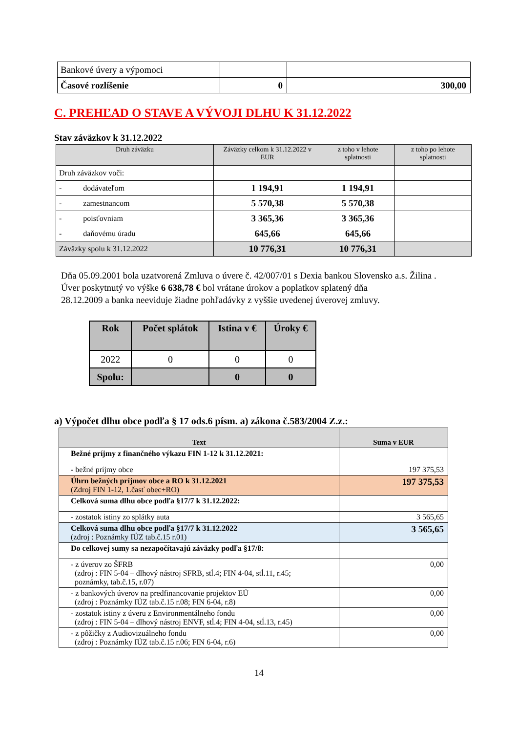| Bankové úvery a výpomoci | | |
| Časové rozlíšenie | 0 | 300,00 |
C. PREHĽAD O STAVE A VÝVOJI DLHU K 31.12.2022
Stav záväzkov k 31.12.2022
| Druh záväzku | Záväzky celkom k 31.12.2022 v EUR | z toho v lehote splatnosti | z toho po lehote splatnosti |
| --- | --- | --- | --- |
| Druh záväzkov voči: | | | |
| - dodávateľom | 1 194,91 | 1 194,91 | |
| - zamestnancom | 5 570,38 | 5 570,38 | |
| - poisťovniam | 3 365,36 | 3 365,36 | |
| - daňovému úradu | 645,66 | 645,66 | |
| Záväzky spolu k 31.12.2022 | 10 776,31 | 10 776,31 | |
Dňa 05.09.2001 bola uzatvorená Zmluva o úvere č. 42/007/01 s Dexia bankou Slovensko a.s. Žilina . Úver poskytnutý vo výške 6 638,78 € bol vrátane úrokov a poplatkov splatený dňa
28.12.2009 a banka neeviduje žiadne pohľadávky z vyššie uvedenej úverovej zmluvy.
| Rok | Počet splátok | Istina v € | Úroky € |
| --- | --- | --- | --- |
| 2022 | 0 | 0 | 0 |
| Spolu: | | 0 | 0 |
a) Výpočet dlhu obce podľa § 17 ods.6 písm. a) zákona č.583/2004 Z.z.:
| Text | Suma v EUR |
| --- | --- |
| Bežné príjmy z finančného výkazu FIN 1-12 k 31.12.2021: | |
| - bežné príjmy obce | 197 375,53 |
| Úhrn bežných príjmov obce a RO k 31.12.2021 (Zdroj FIN 1-12, 1.časť obec+RO) | 197 375,53 |
| Celková suma dlhu obce podľa §17/7 k 31.12.2022: | |
| - zostatok istiny zo splátky auta | 3 565,65 |
| Celková suma dlhu obce podľa §17/7 k 31.12.2022 (zdroj : Poznámky IÚZ tab.č.15 r.01) | 3 565,65 |
| Do celkovej sumy sa nezapočítavajú záväzky podľa §17/8: | |
| - z úverov zo ŠFRB (zdroj : FIN 5-04 – dlhový nástroj SFRB, stĺ.4; FIN 4-04, stĺ.11, r.45; poznámky, tab.č.15, r.07) | 0,00 |
| - z bankových úverov na predfinancovanie projektov EÚ (zdroj : Poznámky IÚZ tab.č.15 r.08; FIN 6-04, r.8) | 0,00 |
| - zostatok istiny z úveru z Environmentálneho fondu (zdroj : FIN 5-04 – dlhový nástroj ENVF, stĺ.4; FIN 4-04, stĺ.13, r.45) | 0,00 |
| - z pôžičky z Audiovizuálneho fondu (zdroj : Poznámky IÚZ tab.č.15 r.06; FIN 6-04, r.6) | 0,00 |
14